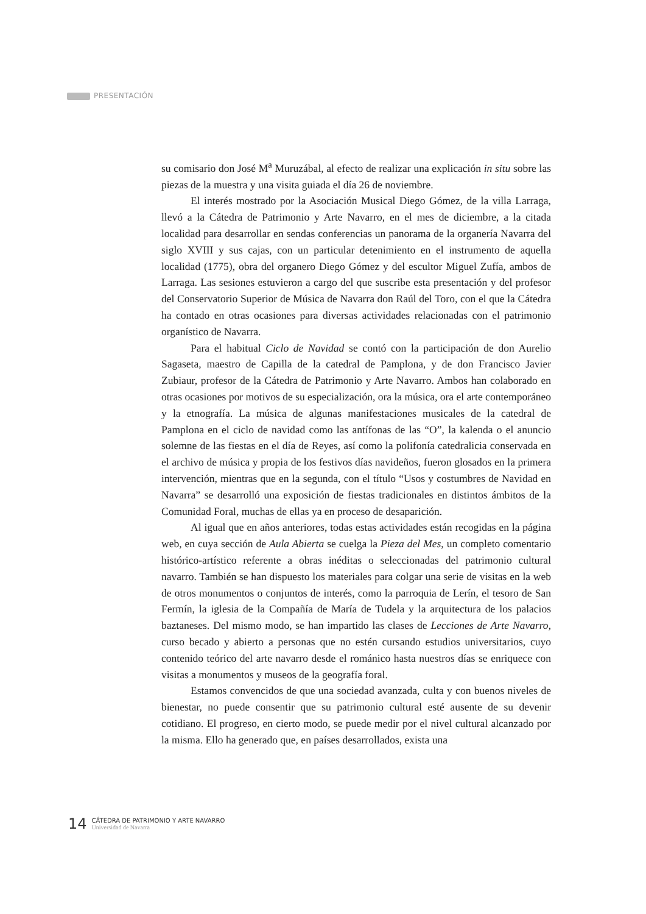PRESENTACIÓN
su comisario don José M<sup>a</sup> Muruzábal, al efecto de realizar una explicación in situ sobre las piezas de la muestra y una visita guiada el día 26 de noviembre.
El interés mostrado por la Asociación Musical Diego Gómez, de la villa Larraga, llevó a la Cátedra de Patrimonio y Arte Navarro, en el mes de diciembre, a la citada localidad para desarrollar en sendas conferencias un panorama de la organería Navarra del siglo XVIII y sus cajas, con un particular detenimiento en el instrumento de aquella localidad (1775), obra del organero Diego Gómez y del escultor Miguel Zufía, ambos de Larraga. Las sesiones estuvieron a cargo del que suscribe esta presentación y del profesor del Conservatorio Superior de Música de Navarra don Raúl del Toro, con el que la Cátedra ha contado en otras ocasiones para diversas actividades relacionadas con el patrimonio organístico de Navarra.
Para el habitual Ciclo de Navidad se contó con la participación de don Aurelio Sagaseta, maestro de Capilla de la catedral de Pamplona, y de don Francisco Javier Zubiaur, profesor de la Cátedra de Patrimonio y Arte Navarro. Ambos han colaborado en otras ocasiones por motivos de su especialización, ora la música, ora el arte contemporáneo y la etnografía. La música de algunas manifestaciones musicales de la catedral de Pamplona en el ciclo de navidad como las antífonas de las “O”, la kalenda o el anuncio solemne de las fiestas en el día de Reyes, así como la polifonía catedralicia conservada en el archivo de música y propia de los festivos días navideños, fueron glosados en la primera intervención, mientras que en la segunda, con el título “Usos y costumbres de Navidad en Navarra” se desarrolló una exposición de fiestas tradicionales en distintos ámbitos de la Comunidad Foral, muchas de ellas ya en proceso de desaparición.
Al igual que en años anteriores, todas estas actividades están recogidas en la página web, en cuya sección de Aula Abierta se cuelga la Pieza del Mes, un completo comentario histórico-artístico referente a obras inéditas o seleccionadas del patrimonio cultural navarro. También se han dispuesto los materiales para colgar una serie de visitas en la web de otros monumentos o conjuntos de interés, como la parroquia de Lerín, el tesoro de San Fermín, la iglesia de la Compañía de María de Tudela y la arquitectura de los palacios baztaneses. Del mismo modo, se han impartido las clases de Lecciones de Arte Navarro, curso becado y abierto a personas que no estén cursando estudios universitarios, cuyo contenido teórico del arte navarro desde el románico hasta nuestros días se enriquece con visitas a monumentos y museos de la geografía foral.
Estamos convencidos de que una sociedad avanzada, culta y con buenos niveles de bienestar, no puede consentir que su patrimonio cultural esté ausente de su devenir cotidiano. El progreso, en cierto modo, se puede medir por el nivel cultural alcanzado por la misma. Ello ha generado que, en países desarrollados, exista una
14
CÁTEDRA DE PATRIMONIO Y ARTE NAVARRO
Universidad de Navarra